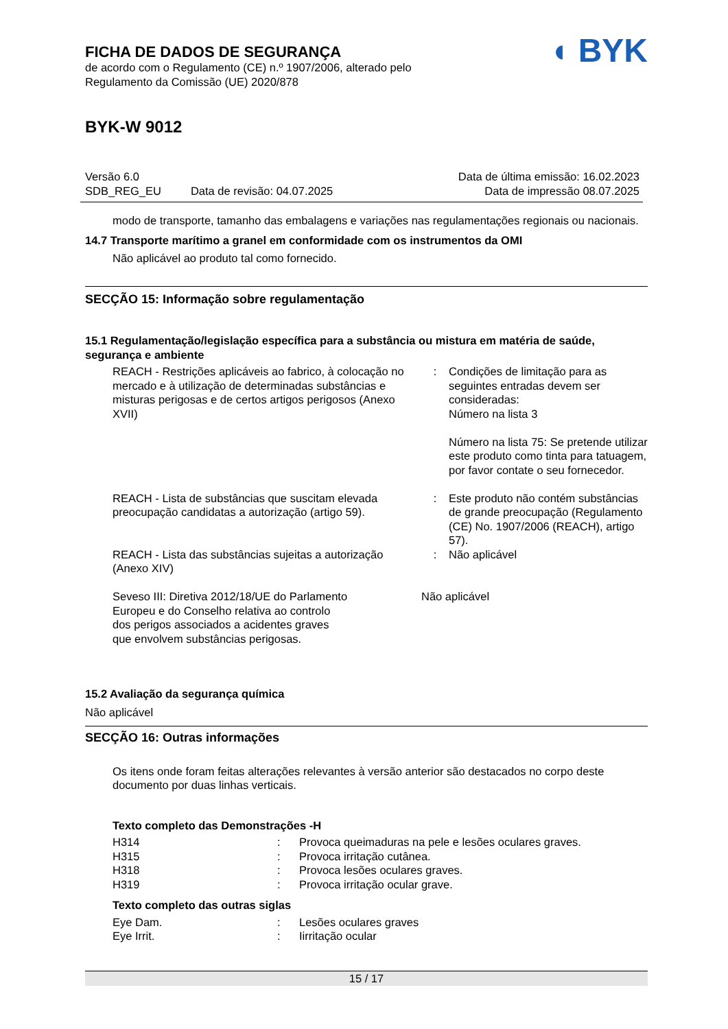FICHA DE DADOS DE SEGURANÇA
de acordo com o Regulamento (CE) n.º 1907/2006, alterado pelo
Regulamento da Comissão (UE) 2020/878
◖ BYK
BYK-W 9012
| Versão 6.0 SDB_REG_EU | Data de revisão: 04.07.2025 | Data de última emissão: 16.02.2023 Data de impressão 08.07.2025 |
modo de transporte, tamanho das embalagens e variações nas regulamentações regionais ou nacionais.
14.7 Transporte marítimo a granel em conformidade com os instrumentos da OMI
Não aplicável ao produto tal como fornecido.
SECÇÃO 15: Informação sobre regulamentação
15.1 Regulamentação/legislação específica para a substância ou mistura em matéria de saúde, segurança e ambiente
| REACH - Restrições aplicáveis ao fabrico, à colocação no mercado e à utilização de determinadas substâncias e misturas perigosas e de certos artigos perigosos (Anexo XVII) | : | Condições de limitação para as seguintes entradas devem ser consideradas: Número na lista 3 Número na lista 75: Se pretende utilizar este produto como tinta para tatuagem, por favor contate o seu fornecedor. |
| REACH - Lista de substâncias que suscitam elevada preocupação candidatas a autorização (artigo 59). | : | Este produto não contém substâncias de grande preocupação (Regulamento (CE) No. 1907/2006 (REACH), artigo 57). |
| REACH - Lista das substâncias sujeitas a autorização (Anexo XIV) | : | Não aplicável |
| Seveso III: Diretiva 2012/18/UE do Parlamento Europeu e do Conselho relativa ao controlo dos perigos associados a acidentes graves que envolvem substâncias perigosas. | Não aplicável | |
15.2 Avaliação da segurança química
Não aplicável
SECÇÃO 16: Outras informações
Os itens onde foram feitas alterações relevantes à versão anterior são destacados no corpo deste documento por duas linhas verticais.
Texto completo das Demonstrações -H
| H314 | : | Provoca queimaduras na pele e lesões oculares graves. |
| H315 | : | Provoca irritação cutânea. |
| H318 | : | Provoca lesões oculares graves. |
| H319 | : | Provoca irritação ocular grave. |
Texto completo das outras siglas
| Eye Dam. | : | Lesões oculares graves |
| Eye Irrit. | : | Iirritação ocular |
15 / 17